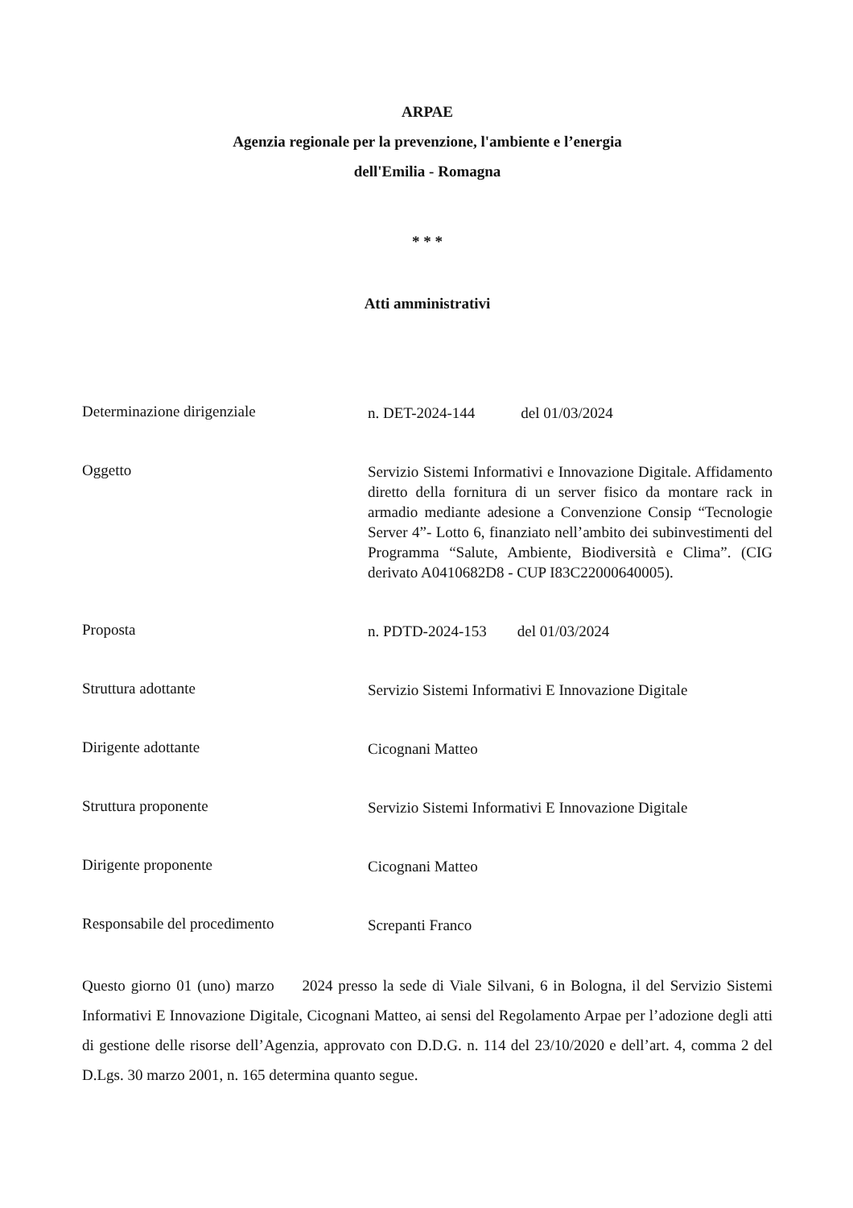ARPAE
Agenzia regionale per la prevenzione, l'ambiente e l’energia
dell'Emilia - Romagna
* * *
Atti amministrativi
Determinazione dirigenziale
n. DET-2024-144 del 01/03/2024
Oggetto
Servizio Sistemi Informativi e Innovazione Digitale. Affidamento diretto della fornitura di un server fisico da montare rack in armadio mediante adesione a Convenzione Consip “Tecnologie Server 4”- Lotto 6, finanziato nell’ambito dei subinvestimenti del Programma “Salute, Ambiente, Biodiversità e Clima”. (CIG derivato A0410682D8 - CUP I83C22000640005).
Proposta
n. PDTD-2024-153 del 01/03/2024
Struttura adottante
Servizio Sistemi Informativi E Innovazione Digitale
Dirigente adottante
Cicognani Matteo
Struttura proponente
Servizio Sistemi Informativi E Innovazione Digitale
Dirigente proponente
Cicognani Matteo
Responsabile del procedimento
Screpanti Franco
Questo giorno 01 (uno) marzo 2024 presso la sede di Viale Silvani, 6 in Bologna, il del Servizio Sistemi Informativi E Innovazione Digitale, Cicognani Matteo, ai sensi del Regolamento Arpae per l’adozione degli atti di gestione delle risorse dell’Agenzia, approvato con D.D.G. n. 114 del 23/10/2020 e dell’art. 4, comma 2 del D.Lgs. 30 marzo 2001, n. 165 determina quanto segue.